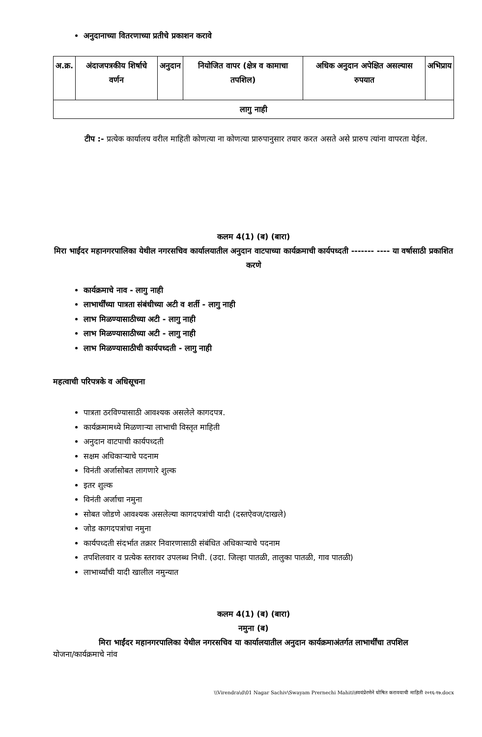अनुदानाच्या वितरणाच्या प्रतीचे प्रकाशन करावे
| अ.क्र. | अंदाजपत्रकीय शिर्षाचे वर्णन | अनुदान | नियोजित वापर (क्षेत्र व कामाचा तपशिल) | अधिक अनुदान अपेक्षित असल्यास रुपयात | अभिप्राय |
| --- | --- | --- | --- | --- | --- |
| लागु नाही | | | | | |
टीप :- प्रत्येक कार्यालय वरील माहिती कोणत्या ना कोणत्या प्रारुपानुसार तयार करत असते असे प्रारुप त्यांना वापरता येईल.
कलम 4(1) (ब) (बारा)
मिरा भाईंदर महानगरपालिका येथील नगरसचिव कार्यालयातील अनुदान वाटपाच्या कार्यक्रमाची कार्यपध्दती ------- ---- या वर्षासाठी प्रकाशित करणे
कार्यक्रमाचे नाव - लागु नाही
लाभार्थींच्या पात्रता संबंधीच्या अटी व शर्ती - लागु नाही
लाभ मिळण्यासाठीच्या अटी - लागु नाही
लाभ मिळण्यासाठीच्या अटी - लागु नाही
लाभ मिळण्यासाठीची कार्यपध्दती - लागु नाही
महत्वाची परिपत्रके व अधिसूचना
पात्रता ठरविण्यासाठी आवश्यक असलेले कागदपत्र.
कार्यक्रमामध्ये मिळणाऱ्या लाभाची विस्तृत माहिती
अनुदान वाटपाची कार्यपध्दती
सक्षम अधिकाऱ्याचे पदनाम
विनंती अर्जासोबत लागणारे शुल्क
इतर शुल्क
विनंती अर्जाचा नमुना
सोबत जोडणे आवश्यक असलेल्या कागदपत्रांची यादी (दस्तऐवज/दाखले)
जोड कागदपत्रांचा नमुना
कार्यपध्दती संदर्भात तक्रार निवारणासाठी संबंधित अधिकाऱ्याचे पदनाम
तपशिलवार व प्रत्येक स्तरावर उपलब्ध निधी. (उदा. जिल्हा पातळी, तालुका पातळी, गाव पातळी)
लाभार्थ्यांची यादी खालील नमुन्यात
कलम 4(1) (ब) (बारा)
नमुना (ब)
मिरा भाईंदर महानगरपालिका येथील नगरसचिव या कार्यालयातील अनुदान कार्यक्रमाअंतर्गत लाभार्थींचा तपशिल
योजना/कार्यक्रमाचे नांव
\\Virendra\d\01 Nagar Sachiv\Swayam Prernechi Mahiti\स्वयंप्रेरणेने घोषित करावयाची माहिती २०१६-१७.docx